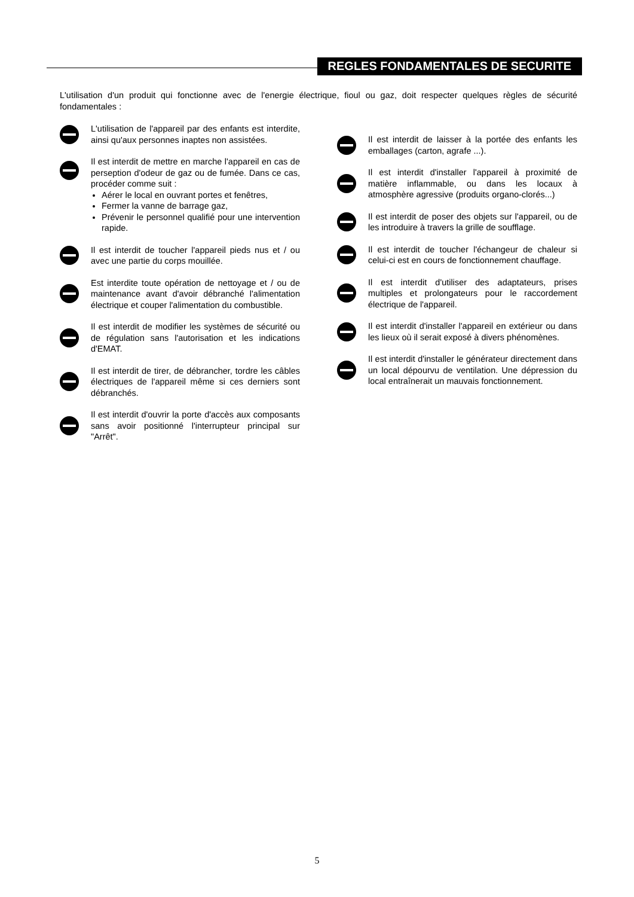REGLES FONDAMENTALES DE SECURITE
L'utilisation d'un produit qui fonctionne avec de l'energie électrique, fioul ou gaz, doit respecter quelques règles de sécurité fondamentales :
L'utilisation de l'appareil par des enfants est interdite, ainsi qu'aux personnes inaptes non assistées.
Il est interdit de mettre en marche l'appareil en cas de perseption d'odeur de gaz ou de fumée. Dans ce cas, procéder comme suit :
Aérer le local en ouvrant portes et fenêtres,
Fermer la vanne de barrage gaz,
Prévenir le personnel qualifié pour une intervention rapide.
Il est interdit de toucher l'appareil pieds nus et / ou avec une partie du corps mouillée.
Est interdite toute opération de nettoyage et / ou de maintenance avant d'avoir débranché l'alimentation électrique et couper l'alimentation du combustible.
Il est interdit de modifier les systèmes de sécurité ou de régulation sans l'autorisation et les indications d'EMAT.
Il est interdit de tirer, de débrancher, tordre les câbles électriques de l'appareil même si ces derniers sont débranchés.
Il est interdit d'ouvrir la porte d'accès aux composants sans avoir positionné l'interrupteur principal sur "Arrêt".
Il est interdit de laisser à la portée des enfants les emballages (carton, agrafe ...).
Il est interdit d'installer l'appareil à proximité de matière inflammable, ou dans les locaux à atmosphère agressive (produits organo-clorés...)
Il est interdit de poser des objets sur l'appareil, ou de les introduire à travers la grille de soufflage.
Il est interdit de toucher l'échangeur de chaleur si celui-ci est en cours de fonctionnement chauffage.
Il est interdit d'utiliser des adaptateurs, prises multiples et prolongateurs pour le raccordement électrique de l'appareil.
Il est interdit d'installer l'appareil en extérieur ou dans les lieux où il serait exposé à divers phénomènes.
Il est interdit d'installer le générateur directement dans un local dépourvu de ventilation. Une dépression du local entraînerait un mauvais fonctionnement.
5